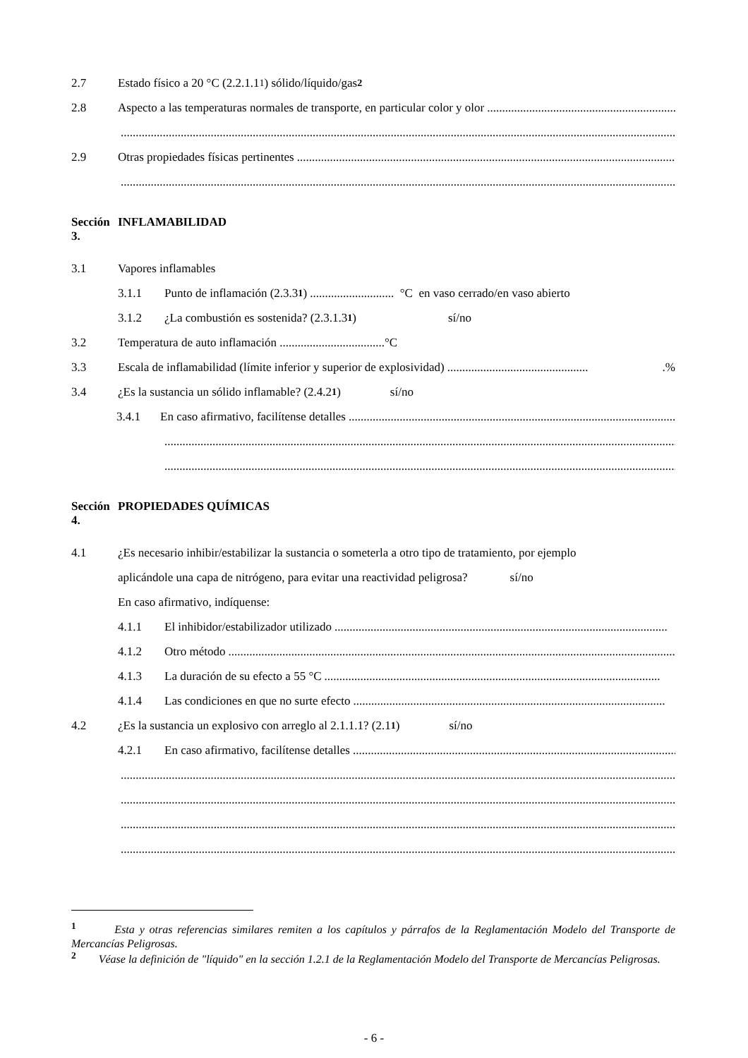2.7 Estado físico a 20 °C (2.2.1.1 <sup>1</sup>) sólido/líquido/gas <sup>2</sup>
2.8 Aspecto a las temperaturas normales de transporte, en particular color y olor ..........................................................................................
..............................................................................................................................................................................................
2.9 Otras propiedades físicas pertinentes ..............................................................................................................................................
..............................................................................................................................................................................................
Sección 3. INFLAMABILIDAD
3.1 Vapores inflamables
3.1.1 Punto de inflamación (2.3.3 <sup>1</sup>) ............................ °C en vaso cerrado/en vaso abierto
3.1.2 ¿La combustión es sostenida? (2.3.1.3 <sup>1</sup>) sí/no
3.2 Temperatura de auto inflamación ...................................°C
3.3 Escala de inflamabilidad (límite inferior y superior de explosividad) ................................................%
3.4 ¿Es la sustancia un sólido inflamable? (2.4.2 <sup>1</sup>) sí/no
3.4.1 En caso afirmativo, facilítense detalles ..............................................................................................................
..............................................................................................................................................................................
..............................................................................................................................................................................
Sección 4. PROPIEDADES QUÍMICAS
4.1 ¿Es necesario inhibir/estabilizar la sustancia o someterla a otro tipo de tratamiento, por ejemplo
aplicándole una capa de nitrógeno, para evitar una reactividad peligrosa? sí/no
En caso afirmativo, indíquense:
4.1.1 El inhibidor/estabilizador utilizado ...............................................................................................................
4.1.2 Otro método ...........................................................................................................................................................
4.1.3 La duración de su efecto a 55 °C ................................................................................................................
4.1.4 Las condiciones en que no surte efecto ........................................................................................................
4.2 ¿Es la sustancia un explosivo con arreglo al 2.1.1.1? (2.1 <sup>1</sup>) sí/no
4.2.1 En caso afirmativo, facilítense detalles.....................................................................................................................
..............................................................................................................................................................................................
..............................................................................................................................................................................................
..............................................................................................................................................................................................
..............................................................................................................................................................................................
<sup>1</sup> Esta y otras referencias similares remiten a los capítulos y párrafos de la Reglamentación Modelo del Transporte de Mercancías Peligrosas.
<sup>2</sup> Véase la definición de "líquido" en la sección 1.2.1 de la Reglamentación Modelo del Transporte de Mercancías Peligrosas.
- 6 -